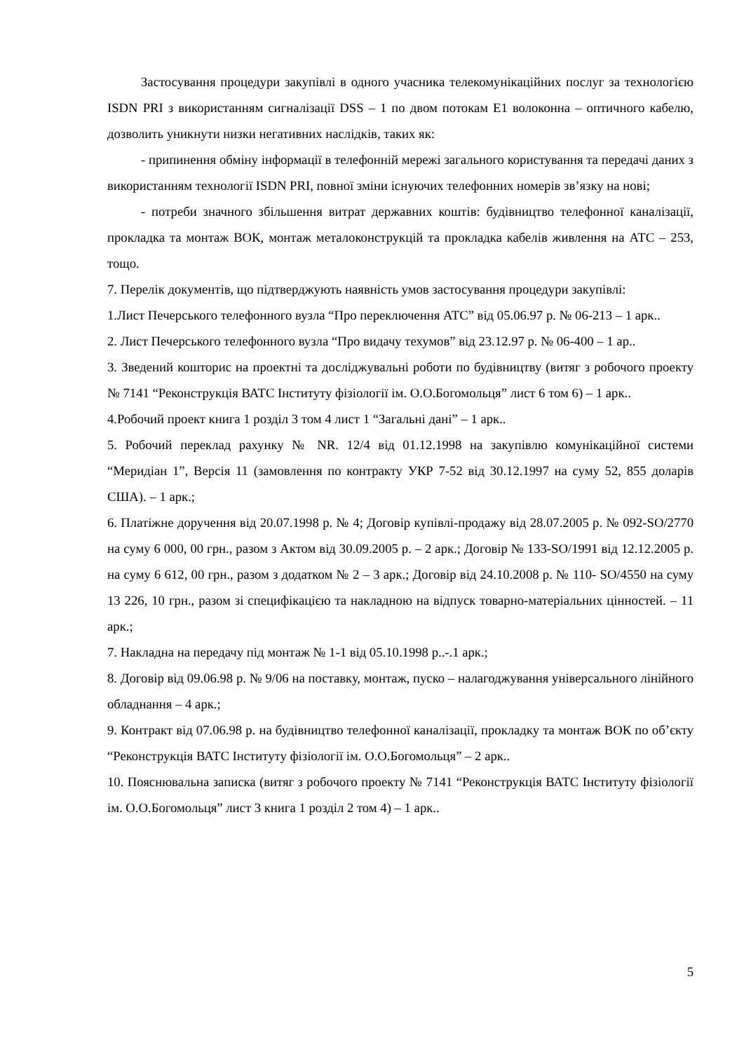Застосування процедури закупівлі в одного учасника телекомунікаційних послуг за технологією ISDN PRI з використанням сигналізації DSS – 1 по двом потокам Е1 волоконна – оптичного кабелю, дозволить уникнути низки негативних наслідків, таких як:
- припинення обміну інформації в телефонній мережі загального користування та передачі даних з використанням технології ISDN PRI, повної зміни існуючих телефонних номерів зв’язку на нові;
- потреби значного збільшення витрат державних коштів: будівництво телефонної каналізації, прокладка та монтаж ВОК, монтаж металоконструкцій та прокладка кабелів живлення на АТС – 253, тощо.
7. Перелік документів, що підтверджують наявність умов застосування процедури закупівлі:
1.Лист Печерського телефонного вузла “Про переключення АТС” від 05.06.97 р. № 06-213 – 1 арк..
2. Лист Печерського телефонного вузла “Про видачу техумов” від 23.12.97 р. № 06-400 – 1 ар..
3. Зведений кошторис на проектні та досліджувальні роботи по будівництву (витяг з робочого проекту № 7141 “Реконструкція ВАТС Інституту фізіології ім. О.О.Богомольця” лист 6 том 6) – 1 арк..
4.Робочий проект книга 1 розділ 3 том 4 лист 1 “Загальні дані” – 1 арк..
5. Робочий переклад рахунку № NR. 12/4 від 01.12.1998 на закупівлю комунікаційної системи “Меридіан 1”, Версія 11 (замовлення по контракту УКР 7-52 від 30.12.1997 на суму 52, 855 доларів США). – 1 арк.;
6. Платіжне доручення від 20.07.1998 р. № 4; Договір купівлі-продажу від 28.07.2005 р. № 092-SO/2770 на суму 6 000, 00 грн., разом з Актом від 30.09.2005 р. – 2 арк.; Договір № 133-SO/1991 від 12.12.2005 р. на суму 6 612, 00 грн., разом з додатком № 2 – 3 арк.; Договір від 24.10.2008 р. № 110- SO/4550 на суму 13 226, 10 грн., разом зі специфікацією та накладною на відпуск товарно-матеріальних цінностей. – 11 арк.;
7. Накладна на передачу під монтаж № 1-1 від 05.10.1998 р..-.1 арк.;
8. Договір від 09.06.98 р. № 9/06 на поставку, монтаж, пуско – налагоджування універсального лінійного обладнання – 4 арк.;
9. Контракт від 07.06.98 р. на будівництво телефонної каналізації, прокладку та монтаж ВОК по об’єкту “Реконструкція ВАТС Інституту фізіології ім. О.О.Богомольця” – 2 арк..
10. Пояснювальна записка (витяг з робочого проекту № 7141 “Реконструкція ВАТС Інституту фізіології ім. О.О.Богомольця” лист 3 книга 1 розділ 2 том 4) – 1 арк..
5